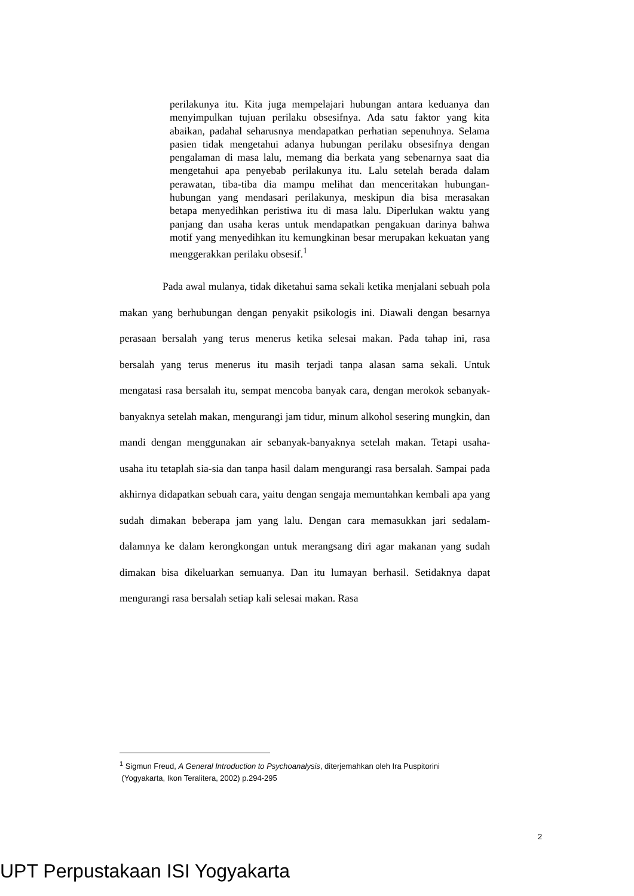perilakunya itu. Kita juga mempelajari hubungan antara keduanya dan menyimpulkan tujuan perilaku obsesifnya. Ada satu faktor yang kita abaikan, padahal seharusnya mendapatkan perhatian sepenuhnya. Selama pasien tidak mengetahui adanya hubungan perilaku obsesifnya dengan pengalaman di masa lalu, memang dia berkata yang sebenarnya saat dia mengetahui apa penyebab perilakunya itu. Lalu setelah berada dalam perawatan, tiba-tiba dia mampu melihat dan menceritakan hubungan-hubungan yang mendasari perilakunya, meskipun dia bisa merasakan betapa menyedihkan peristiwa itu di masa lalu. Diperlukan waktu yang panjang dan usaha keras untuk mendapatkan pengakuan darinya bahwa motif yang menyedihkan itu kemungkinan besar merupakan kekuatan yang menggerakkan perilaku obsesif.<sup>1</sup>
Pada awal mulanya, tidak diketahui sama sekali ketika menjalani sebuah pola makan yang berhubungan dengan penyakit psikologis ini. Diawali dengan besarnya perasaan bersalah yang terus menerus ketika selesai makan. Pada tahap ini, rasa bersalah yang terus menerus itu masih terjadi tanpa alasan sama sekali. Untuk mengatasi rasa bersalah itu, sempat mencoba banyak cara, dengan merokok sebanyak-banyaknya setelah makan, mengurangi jam tidur, minum alkohol sesering mungkin, dan mandi dengan menggunakan air sebanyak-banyaknya setelah makan. Tetapi usaha-usaha itu tetaplah sia-sia dan tanpa hasil dalam mengurangi rasa bersalah. Sampai pada akhirnya didapatkan sebuah cara, yaitu dengan sengaja memuntahkan kembali apa yang sudah dimakan beberapa jam yang lalu. Dengan cara memasukkan jari sedalam-dalamnya ke dalam kerongkongan untuk merangsang diri agar makanan yang sudah dimakan bisa dikeluarkan semuanya. Dan itu lumayan berhasil. Setidaknya dapat mengurangi rasa bersalah setiap kali selesai makan. Rasa
<sup>1</sup> Sigmun Freud, A General Introduction to Psychoanalysis, diterjemahkan oleh Ira Puspitorini
(Yogyakarta, Ikon Teralitera, 2002) p.294-295
2
UPT Perpustakaan ISI Yogyakarta